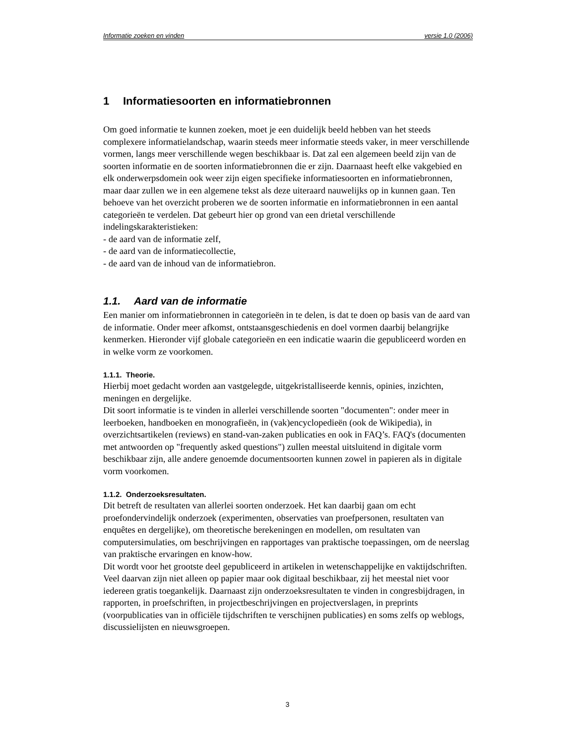Informatie zoeken en vinden versie 1.0 (2006)
1 Informatiesoorten en informatiebronnen
Om goed informatie te kunnen zoeken, moet je een duidelijk beeld hebben van het steeds complexere informatielandschap, waarin steeds meer informatie steeds vaker, in meer verschillende vormen, langs meer verschillende wegen beschikbaar is. Dat zal een algemeen beeld zijn van de soorten informatie en de soorten informatiebronnen die er zijn. Daarnaast heeft elke vakgebied en elk onderwerpsdomein ook weer zijn eigen specifieke informatiesoorten en informatiebronnen, maar daar zullen we in een algemene tekst als deze uiteraard nauwelijks op in kunnen gaan. Ten behoeve van het overzicht proberen we de soorten informatie en informatiebronnen in een aantal categorieën te verdelen. Dat gebeurt hier op grond van een drietal verschillende indelingskarakteristieken:
- de aard van de informatie zelf,
- de aard van de informatiecollectie,
- de aard van de inhoud van de informatiebron.
1.1. Aard van de informatie
Een manier om informatiebronnen in categorieën in te delen, is dat te doen op basis van de aard van de informatie. Onder meer afkomst, ontstaansgeschiedenis en doel vormen daarbij belangrijke kenmerken. Hieronder vijf globale categorieën en een indicatie waarin die gepubliceerd worden en in welke vorm ze voorkomen.
1.1.1. Theorie.
Hierbij moet gedacht worden aan vastgelegde, uitgekristalliseerde kennis, opinies, inzichten, meningen en dergelijke.
Dit soort informatie is te vinden in allerlei verschillende soorten "documenten": onder meer in leerboeken, handboeken en monografieën, in (vak)encyclopedieën (ook de Wikipedia), in overzichtsartikelen (reviews) en stand-van-zaken publicaties en ook in FAQ’s. FAQ's (documenten met antwoorden op "frequently asked questions") zullen meestal uitsluitend in digitale vorm beschikbaar zijn, alle andere genoemde documentsoorten kunnen zowel in papieren als in digitale vorm voorkomen.
1.1.2. Onderzoeksresultaten.
Dit betreft de resultaten van allerlei soorten onderzoek. Het kan daarbij gaan om echt proefondervindelijk onderzoek (experimenten, observaties van proefpersonen, resultaten van enquêtes en dergelijke), om theoretische berekeningen en modellen, om resultaten van computersimulaties, om beschrijvingen en rapportages van praktische toepassingen, om de neerslag van praktische ervaringen en know-how.
Dit wordt voor het grootste deel gepubliceerd in artikelen in wetenschappelijke en vaktijdschriften. Veel daarvan zijn niet alleen op papier maar ook digitaal beschikbaar, zij het meestal niet voor iedereen gratis toegankelijk. Daarnaast zijn onderzoeksresultaten te vinden in congresbijdragen, in rapporten, in proefschriften, in projectbeschrijvingen en projectverslagen, in preprints (voorpublicaties van in officiële tijdschriften te verschijnen publicaties) en soms zelfs op weblogs, discussielijsten en nieuwsgroepen.
3